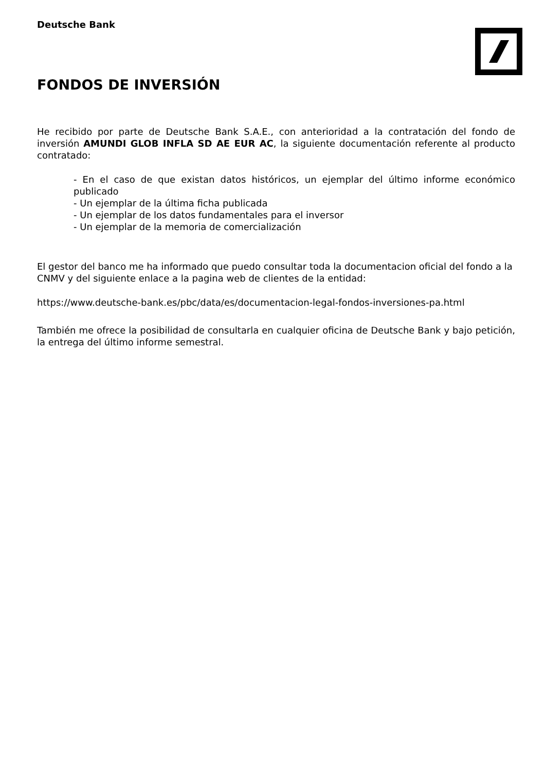Deutsche Bank
FONDOS DE INVERSIÓN
He recibido por parte de Deutsche Bank S.A.E., con anterioridad a la contratación del fondo de inversión AMUNDI GLOB INFLA SD AE EUR AC, la siguiente documentación referente al producto contratado:
- En el caso de que existan datos históricos, un ejemplar del último informe económico publicado
- Un ejemplar de la última ficha publicada
- Un ejemplar de los datos fundamentales para el inversor
- Un ejemplar de la memoria de comercialización
El gestor del banco me ha informado que puedo consultar toda la documentacion oficial del fondo a la CNMV y del siguiente enlace a la pagina web de clientes de la entidad:
https://www.deutsche-bank.es/pbc/data/es/documentacion-legal-fondos-inversiones-pa.html
También me ofrece la posibilidad de consultarla en cualquier oficina de Deutsche Bank y bajo petición, la entrega del último informe semestral.